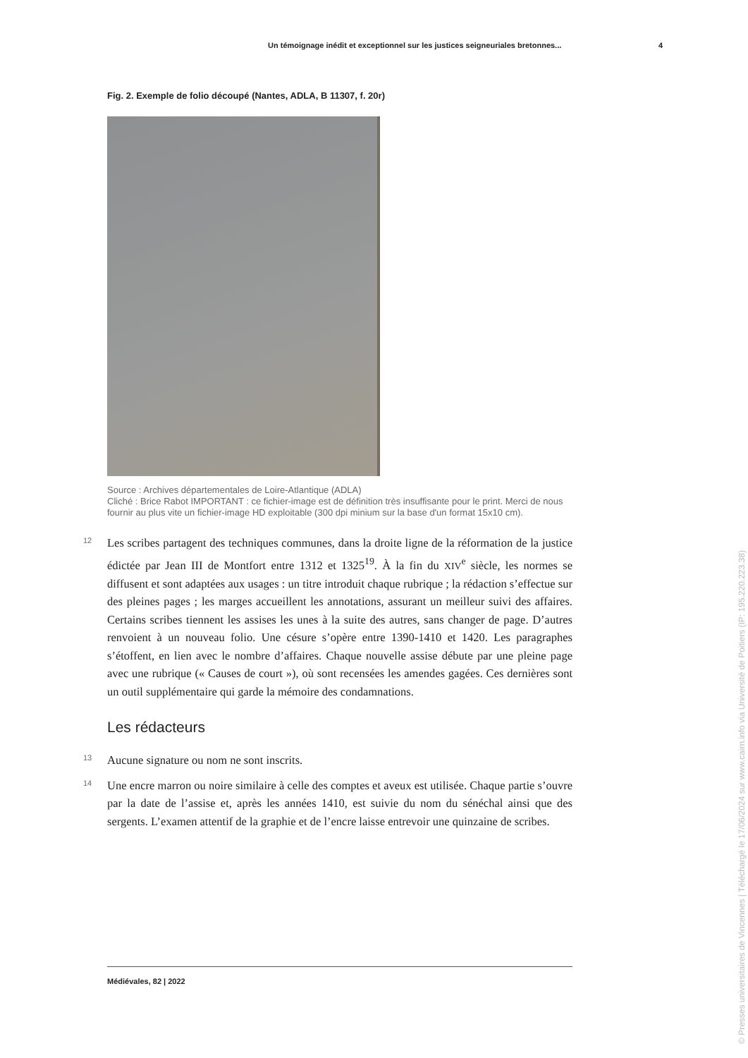Un témoignage inédit et exceptionnel sur les justices seigneuriales bretonnes... 4
Fig. 2. Exemple de folio découpé (Nantes, ADLA, B 11307, f. 20r)
Source : Archives départementales de Loire-Atlantique (ADLA)
Cliché : Brice Rabot IMPORTANT : ce fichier-image est de définition très insuffisante pour le print. Merci de nous fournir au plus vite un fichier-image HD exploitable (300 dpi minium sur la base d'un format 15x10 cm).
12 Les scribes partagent des techniques communes, dans la droite ligne de la réformation de la justice édictée par Jean III de Montfort entre 1312 et 1325<sup>19</sup>. À la fin du XIV<sup>e</sup> siècle, les normes se diffusent et sont adaptées aux usages : un titre introduit chaque rubrique ; la rédaction s’effectue sur des pleines pages ; les marges accueillent les annotations, assurant un meilleur suivi des affaires. Certains scribes tiennent les assises les unes à la suite des autres, sans changer de page. D’autres renvoient à un nouveau folio. Une césure s’opère entre 1390-1410 et 1420. Les paragraphes s’étoffent, en lien avec le nombre d’affaires. Chaque nouvelle assise débute par une pleine page avec une rubrique (« Causes de court »), où sont recensées les amendes gagées. Ces dernières sont un outil supplémentaire qui garde la mémoire des condamnations.
Les rédacteurs
13 Aucune signature ou nom ne sont inscrits.
14 Une encre marron ou noire similaire à celle des comptes et aveux est utilisée. Chaque partie s’ouvre par la date de l’assise et, après les années 1410, est suivie du nom du sénéchal ainsi que des sergents. L’examen attentif de la graphie et de l’encre laisse entrevoir une quinzaine de scribes.
Médiévales, 82 | 2022
© Presses universitaires de Vincennes | Téléchargé le 17/06/2024 sur www.cairn.info via Université de Poitiers (IP: 195.220.223.38)